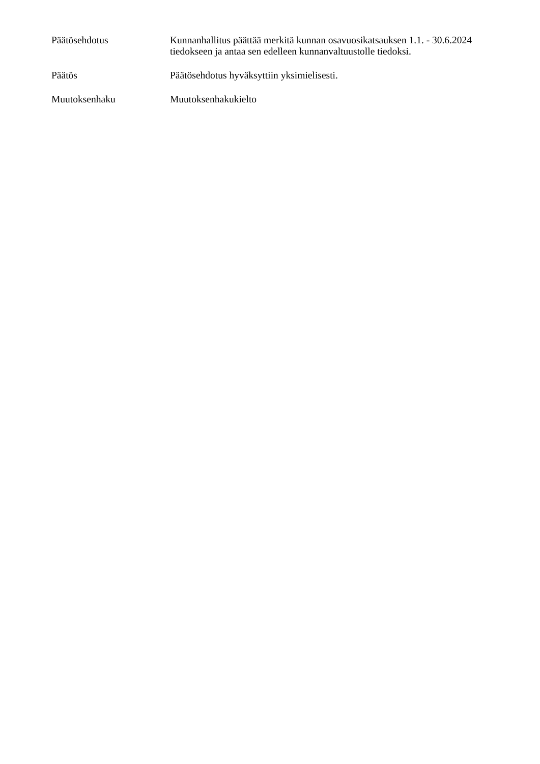Päätösehdotus Kunnanhallitus päättää merkitä kunnan osavuosikatsauksen 1.1. - 30.6.2024 tiedokseen ja antaa sen edelleen kunnanvaltuustolle tiedoksi.
Päätös Päätösehdotus hyväksyttiin yksimielisesti.
Muutoksenhaku Muutoksenhakukielto